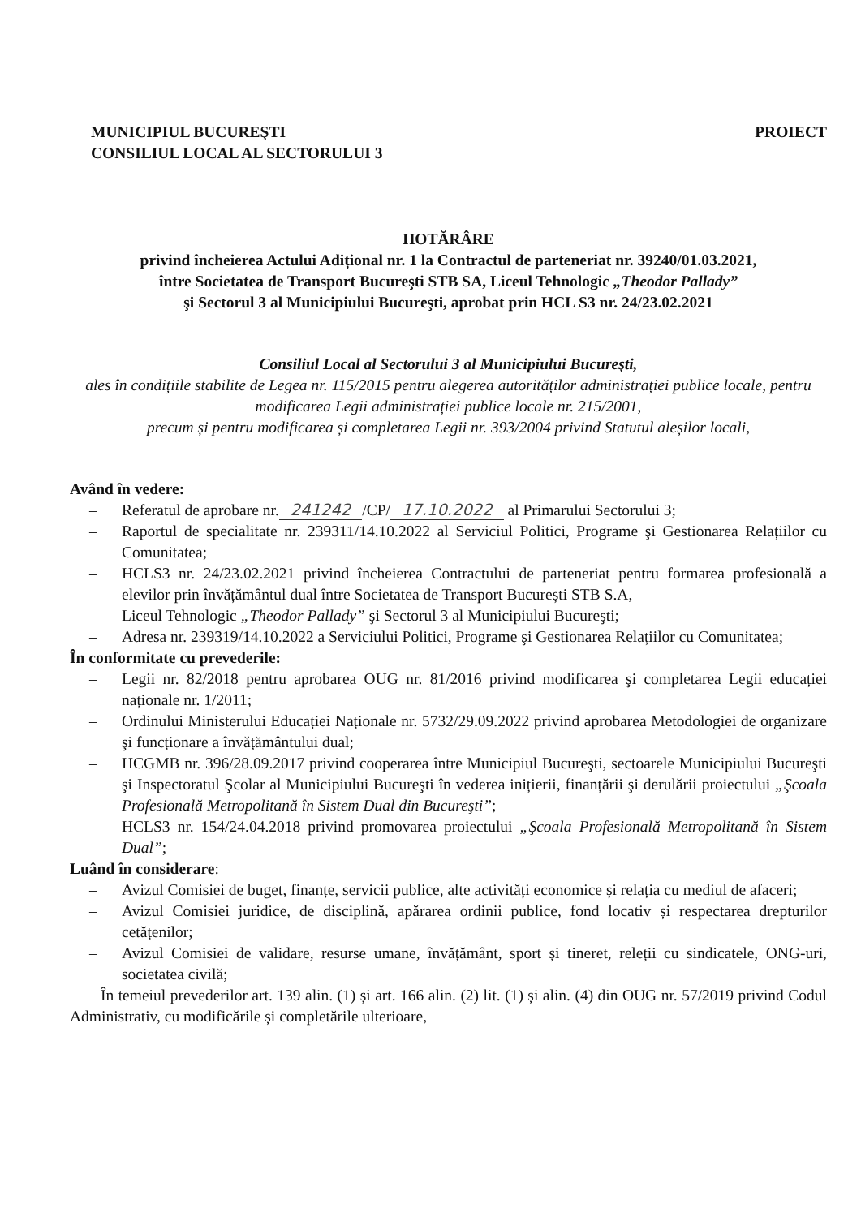MUNICIPIUL BUCUREŞTI
CONSILIUL LOCAL AL SECTORULUI 3
PROIECT
HOTĂRÂRE
privind încheierea Actului Adițional nr. 1 la Contractul de parteneriat nr. 39240/01.03.2021,
între Societatea de Transport Bucureşti STB SA, Liceul Tehnologic „Theodor Pallady”
şi Sectorul 3 al Municipiului Bucureşti, aprobat prin HCL S3 nr. 24/23.02.2021
Consiliul Local al Sectorului 3 al Municipiului Bucureşti,
ales în condițiile stabilite de Legea nr. 115/2015 pentru alegerea autorităților administrației publice locale, pentru modificarea Legii administrației publice locale nr. 215/2001,
precum și pentru modificarea și completarea Legii nr. 393/2004 privind Statutul aleșilor locali,
Având în vedere:
– Referatul de aprobare nr. 241242 /CP/ 17.10.2022 al Primarului Sectorului 3;
– Raportul de specialitate nr. 239311/14.10.2022 al Serviciul Politici, Programe şi Gestionarea Relațiilor cu Comunitatea;
– HCLS3 nr. 24/23.02.2021 privind încheierea Contractului de parteneriat pentru formarea profesională a elevilor prin învățământul dual între Societatea de Transport București STB S.A,
– Liceul Tehnologic „Theodor Pallady” şi Sectorul 3 al Municipiului Bucureşti;
– Adresa nr. 239319/14.10.2022 a Serviciului Politici, Programe şi Gestionarea Relațiilor cu Comunitatea;
În conformitate cu prevederile:
– Legii nr. 82/2018 pentru aprobarea OUG nr. 81/2016 privind modificarea şi completarea Legii educației naționale nr. 1/2011;
– Ordinului Ministerului Educației Naționale nr. 5732/29.09.2022 privind aprobarea Metodologiei de organizare şi funcționare a învățământului dual;
– HCGMB nr. 396/28.09.2017 privind cooperarea între Municipiul Bucureşti, sectoarele Municipiului Bucureşti şi Inspectoratul Şcolar al Municipiului Bucureşti în vederea inițierii, finanțării şi derulării proiectului „Şcoala Profesională Metropolitană în Sistem Dual din Bucureşti”;
– HCLS3 nr. 154/24.04.2018 privind promovarea proiectului „Şcoala Profesională Metropolitană în Sistem Dual”;
Luând în considerare:
– Avizul Comisiei de buget, finanțe, servicii publice, alte activități economice și relația cu mediul de afaceri;
– Avizul Comisiei juridice, de disciplină, apărarea ordinii publice, fond locativ și respectarea drepturilor cetățenilor;
– Avizul Comisiei de validare, resurse umane, învățământ, sport și tineret, releții cu sindicatele, ONG-uri, societatea civilă;
În temeiul prevederilor art. 139 alin. (1) și art. 166 alin. (2) lit. (1) și alin. (4) din OUG nr. 57/2019 privind Codul Administrativ, cu modificările și completările ulterioare,